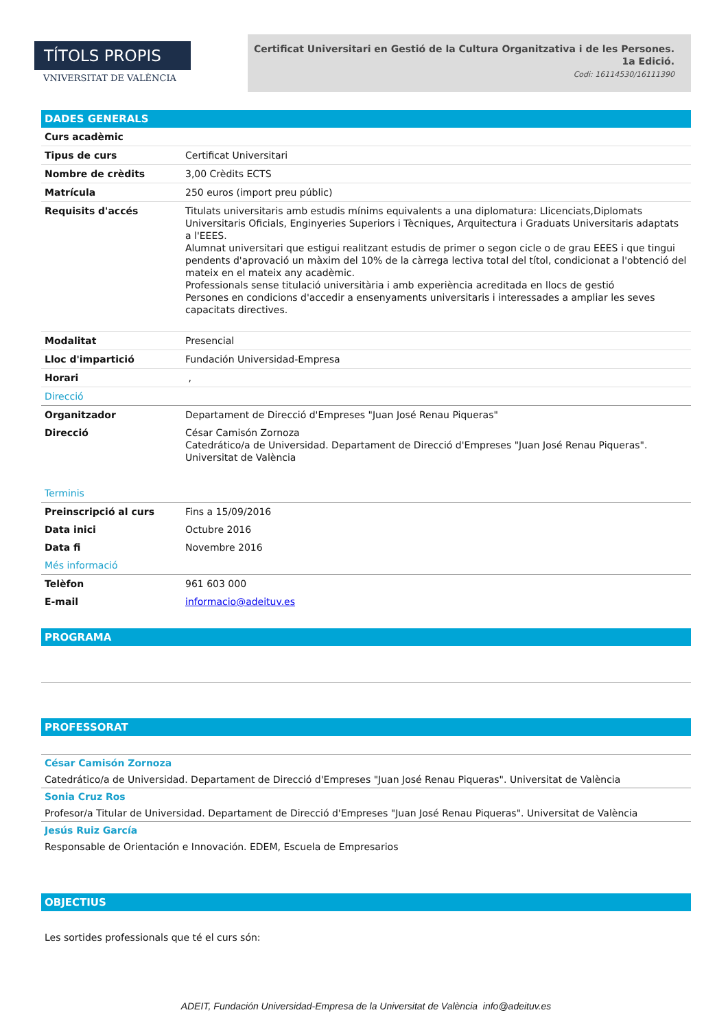TÍTOLS PROPIS
VNIVERSITAT DE VALÈNCIA
Certificat Universitari en Gestió de la Cultura Organitzativa i de les Persones.
1a Edició.
Codi: 16114530/16111390
DADES GENERALS
| Curs acadèmic | |
| Tipus de curs | Certificat Universitari |
| Nombre de crèdits | 3,00 Crèdits ECTS |
| Matrícula | 250 euros (import preu públic) |
| Requisits d'accés | Titulats universitaris amb estudis mínims equivalents a una diplomatura: Llicenciats,Diplomats Universitaris Oficials, Enginyeries Superiors i Tècniques, Arquitectura i Graduats Universitaris adaptats a l'EEES. Alumnat universitari que estigui realitzant estudis de primer o segon cicle o de grau EEES i que tingui pendents d'aprovació un màxim del 10% de la càrrega lectiva total del títol, condicionat a l'obtenció del mateix en el mateix any acadèmic. Professionals sense titulació universitària i amb experiència acreditada en llocs de gestió Persones en condicions d'accedir a ensenyaments universitaris i interessades a ampliar les seves capacitats directives. |
| Modalitat | Presencial |
| Lloc d'impartició | Fundación Universidad-Empresa |
| Horari | , |
| Direcció | |
| Organitzador | Departament de Direcció d'Empreses "Juan José Renau Piqueras" |
| Direcció | César Camisón Zornoza Catedrático/a de Universidad. Departament de Direcció d'Empreses "Juan José Renau Piqueras". Universitat de València |
| Terminis | |
| Preinscripció al curs | Fins a 15/09/2016 |
| Data inici | Octubre 2016 |
| Data fi | Novembre 2016 |
| Més informació | |
| Telèfon | 961 603 000 |
| E-mail | informacio@adeituv.es |
PROGRAMA
PROFESSORAT
César Camisón Zornoza
Catedrático/a de Universidad. Departament de Direcció d'Empreses "Juan José Renau Piqueras". Universitat de València
Sonia Cruz Ros
Profesor/a Titular de Universidad. Departament de Direcció d'Empreses "Juan José Renau Piqueras". Universitat de València
Jesús Ruiz García
Responsable de Orientación e Innovación. EDEM, Escuela de Empresarios
OBJECTIUS
Les sortides professionals que té el curs són:
ADEIT, Fundación Universidad-Empresa de la Universitat de València info@adeituv.es